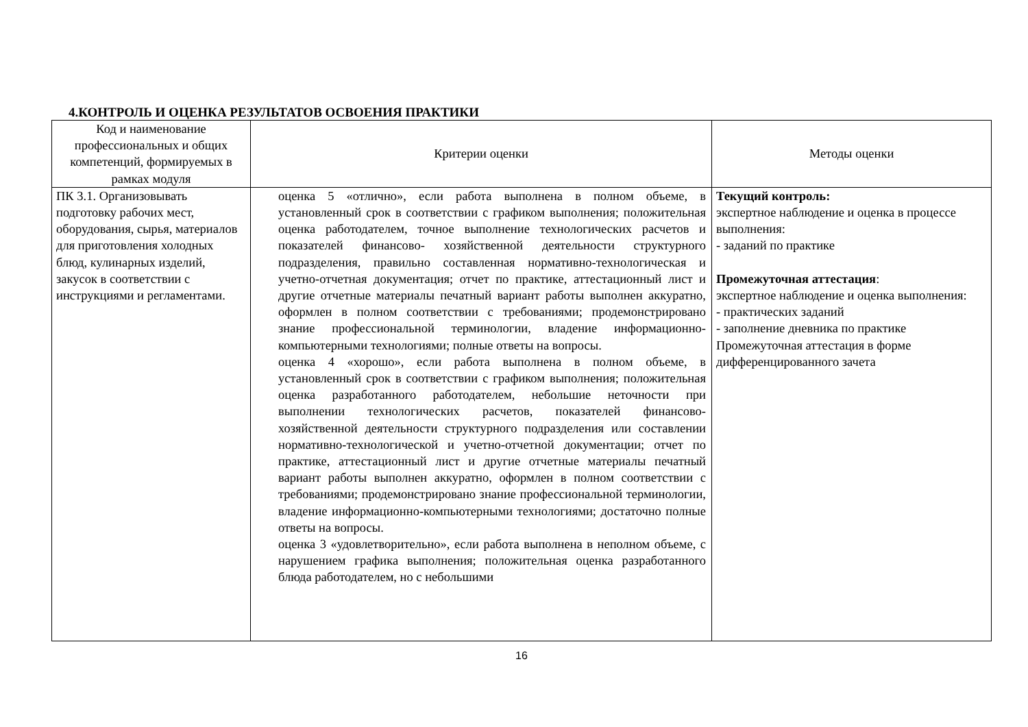4.КОНТРОЛЬ И ОЦЕНКА РЕЗУЛЬТАТОВ ОСВОЕНИЯ ПРАКТИКИ
| Код и наименование профессиональных и общих компетенций, формируемых в рамках модуля | Критерии оценки | Методы оценки |
| --- | --- | --- |
| ПК 3.1. Организовывать подготовку рабочих мест, оборудования, сырья, материалов для приготовления холодных блюд, кулинарных изделий, закусок в соответствии с инструкциями и регламентами. | оценка 5 «отлично», если работа выполнена в полном объеме, в установленный срок в соответствии с графиком выполнения; положительная оценка работодателем, точное выполнение технологических расчетов и показателей финансово- хозяйственной деятельности структурного подразделения, правильно составленная нормативно-технологическая и учетно-отчетная документация; отчет по практике, аттестационный лист и другие отчетные материалы печатный вариант работы выполнен аккуратно, оформлен в полном соответствии с требованиями; продемонстрировано знание профессиональной терминологии, владение информационно-компьютерными технологиями; полные ответы на вопросы. оценка 4 «хорошо», если работа выполнена в полном объеме, в установленный срок в соответствии с графиком выполнения; положительная оценка разработанного работодателем, небольшие неточности при выполнении технологических расчетов, показателей финансово-хозяйственной деятельности структурного подразделения или составлении нормативно-технологической и учетно-отчетной документации; отчет по практике, аттестационный лист и другие отчетные материалы печатный вариант работы выполнен аккуратно, оформлен в полном соответствии с требованиями; продемонстрировано знание профессиональной терминологии, владение информационно-компьютерными технологиями; достаточно полные ответы на вопросы. оценка 3 «удовлетворительно», если работа выполнена в неполном объеме, с нарушением графика выполнения; положительная оценка разработанного блюда работодателем, но с небольшими | Текущий контроль: экспертное наблюдение и оценка в процессе выполнения: - заданий по практике Промежуточная аттестация : экспертное наблюдение и оценка выполнения: - практических заданий - заполнение дневника по практике Промежуточная аттестация в форме дифференцированного зачета |
16